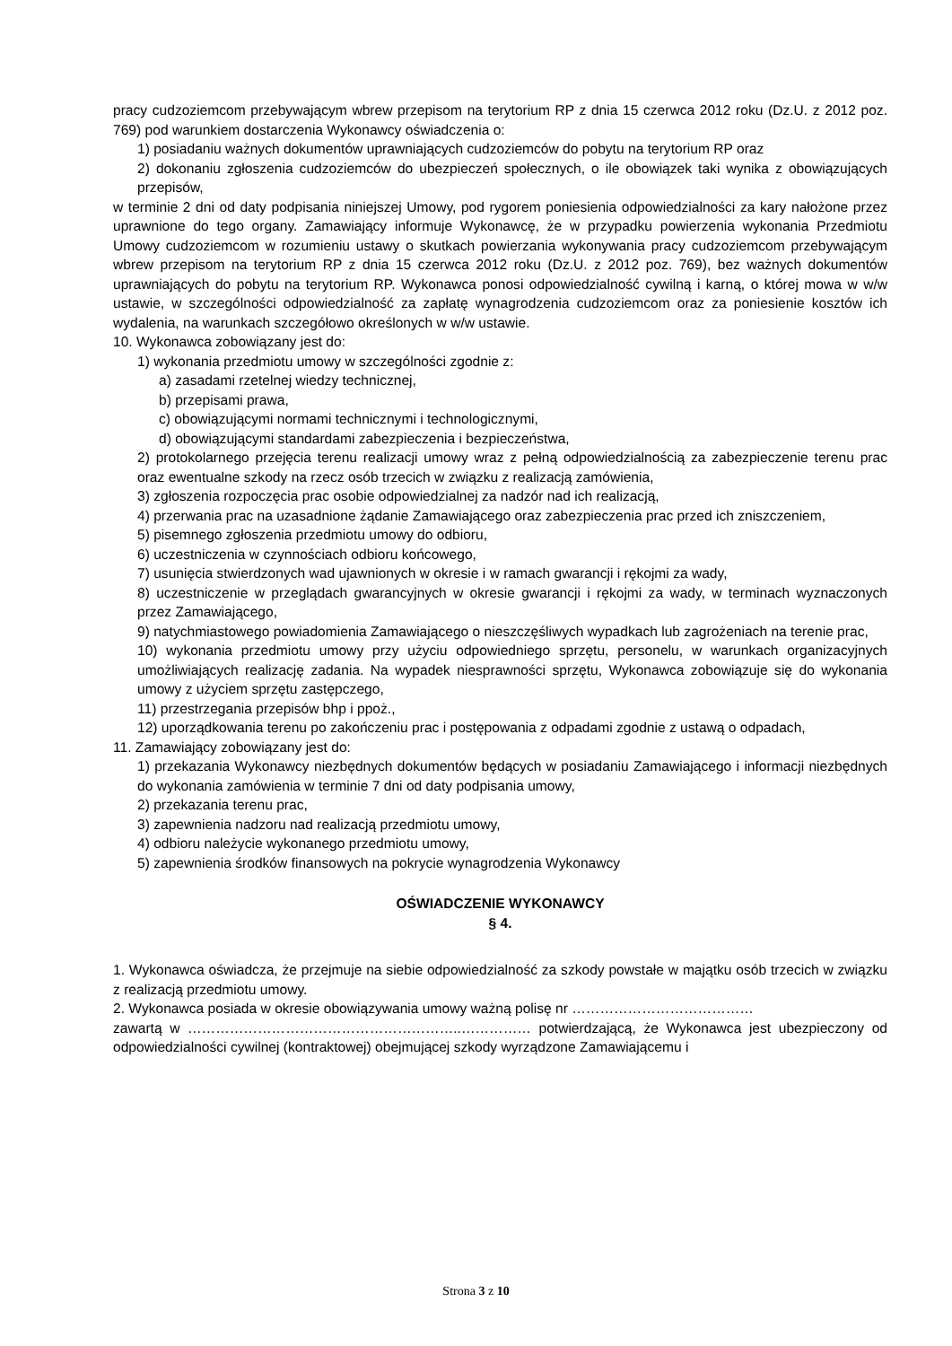pracy cudzoziemcom przebywającym wbrew przepisom na terytorium RP z dnia 15 czerwca 2012 roku (Dz.U. z 2012 poz. 769) pod warunkiem dostarczenia Wykonawcy oświadczenia o:
1) posiadaniu ważnych dokumentów uprawniających cudzoziemców do pobytu na terytorium RP oraz
2) dokonaniu zgłoszenia cudzoziemców do ubezpieczeń społecznych, o ile obowiązek taki wynika z obowiązujących przepisów,
w terminie 2 dni od daty podpisania niniejszej Umowy, pod rygorem poniesienia odpowiedzialności za kary nałożone przez uprawnione do tego organy. Zamawiający informuje Wykonawcę, że w przypadku powierzenia wykonania Przedmiotu Umowy cudzoziemcom w rozumieniu ustawy o skutkach powierzania wykonywania pracy cudzoziemcom przebywającym wbrew przepisom na terytorium RP z dnia 15 czerwca 2012 roku (Dz.U. z 2012 poz. 769), bez ważnych dokumentów uprawniających do pobytu na terytorium RP. Wykonawca ponosi odpowiedzialność cywilną i karną, o której mowa w w/w ustawie, w szczególności odpowiedzialność za zapłatę wynagrodzenia cudzoziemcom oraz za poniesienie kosztów ich wydalenia, na warunkach szczegółowo określonych w w/w ustawie.
10. Wykonawca zobowiązany jest do:
1) wykonania przedmiotu umowy w szczególności zgodnie z:
a) zasadami rzetelnej wiedzy technicznej,
b) przepisami prawa,
c) obowiązującymi normami technicznymi i technologicznymi,
d) obowiązującymi standardami zabezpieczenia i bezpieczeństwa,
2) protokolarnego przejęcia terenu realizacji umowy wraz z pełną odpowiedzialnością za zabezpieczenie terenu prac oraz ewentualne szkody na rzecz osób trzecich w związku z realizacją zamówienia,
3) zgłoszenia rozpoczęcia prac osobie odpowiedzialnej za nadzór nad ich realizacją,
4) przerwania prac na uzasadnione żądanie Zamawiającego oraz zabezpieczenia prac przed ich zniszczeniem,
5) pisemnego zgłoszenia przedmiotu umowy do odbioru,
6) uczestniczenia w czynnościach odbioru końcowego,
7) usunięcia stwierdzonych wad ujawnionych w okresie i w ramach gwarancji i rękojmi za wady,
8) uczestniczenie w przeglądach gwarancyjnych w okresie gwarancji i rękojmi za wady, w terminach wyznaczonych przez Zamawiającego,
9) natychmiastowego powiadomienia Zamawiającego o nieszczęśliwych wypadkach lub zagrożeniach na terenie prac,
10) wykonania przedmiotu umowy przy użyciu odpowiedniego sprzętu, personelu, w warunkach organizacyjnych umożliwiających realizację zadania. Na wypadek niesprawności sprzętu, Wykonawca zobowiązuje się do wykonania umowy z użyciem sprzętu zastępczego,
11) przestrzegania przepisów bhp i ppoż.,
12) uporządkowania terenu po zakończeniu prac i postępowania z odpadami zgodnie z ustawą o odpadach,
11. Zamawiający zobowiązany jest do:
1) przekazania Wykonawcy niezbędnych dokumentów będących w posiadaniu Zamawiającego i informacji niezbędnych do wykonania zamówienia w terminie 7 dni od daty podpisania umowy,
2) przekazania terenu prac,
3) zapewnienia nadzoru nad realizacją przedmiotu umowy,
4) odbioru należycie wykonanego przedmiotu umowy,
5) zapewnienia środków finansowych na pokrycie wynagrodzenia Wykonawcy
OŚWIADCZENIE WYKONAWCY
§ 4.
1. Wykonawca oświadcza, że przejmuje na siebie odpowiedzialność za szkody powstałe w majątku osób trzecich w związku z realizacją przedmiotu umowy.
2. Wykonawca posiada w okresie obowiązywania umowy ważną polisę nr …………………………………
zawartą w …………………………………………………..…………… potwierdzającą, że Wykonawca jest ubezpieczony od odpowiedzialności cywilnej (kontraktowej) obejmującej szkody wyrządzone Zamawiającemu i
Strona 3 z 10